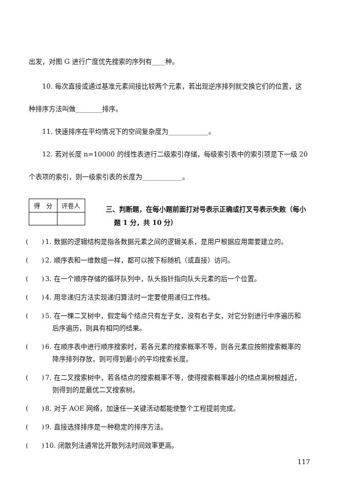出发，对图 G 进行广度优先搜索的序列有____种。
10. 每次直接或通过基准元素间接比较两个元素，若出现逆序排列就交换它们的位置，这
种排序方法叫做________排序。
11. 快速排序在平均情况下的空间复杂度为____________。
12. 若对长度 n=10000 的线性表进行二级索引存储，每级索引表中的索引项是下一级 20
个表项的索引，则一级索引表的长度为____________。
| 得 分 | 评卷人 |
三、判断题，在每小题前面打对号表示正确或打叉号表示失败（每小
题 1 分，共 10 分）
(　　) 1. 数据的逻辑结构是指各数据元素之间的逻辑关系，是用户根据应用需要建立的。
(　　) 2. 顺序表和一维数组一样，都可以按下标随机（或直接）访问。
(　　) 3. 在一个顺序存储的循环队列中，队头指针指向队头元素的后一个位置。
(　　) 4. 用非递归方法实现递归算法时一定要使用递归工作栈。
(　　) 5. 在一棵二叉树中，假定每个结点只有左子女，没有右子女，对它分别进行中序遍历和
后序遍历，则具有相同的结果。
(　　) 6. 在顺序表中进行顺序搜索时，若各元素的搜索概率不等，则各元素应按照搜索概率的
降序排列存放，则可得到最小的平均搜索长度。
(　　) 7. 在二叉搜索树中，若各结点的搜索概率不等，使得搜索概率越小的结点离树根越近，
则得到的是最优二叉搜索树。
(　　) 8. 对于 AOE 网络，加速任一关键活动都能使整个工程提前完成。
(　　) 9. 直接选择排序是一种稳定的排序方法。
(　　) 10. 闭散列法通常比开散列法时间效率更高。
117